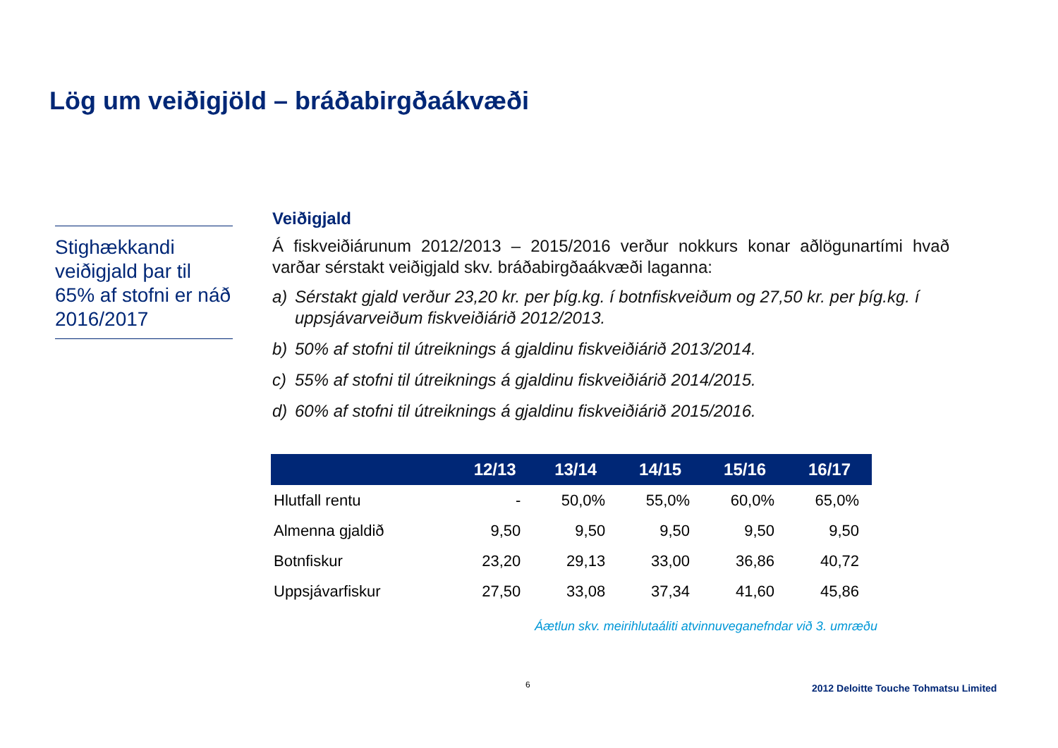Lög um veiðigjöld – bráðabirgðaákvæði
Stighækkandi veiðigjald þar til 65% af stofni er náð 2016/2017
Veiðigjald
Á fiskveiðiárunum 2012/2013 – 2015/2016 verður nokkurs konar aðlögunartími hvað varðar sérstakt veiðigjald skv. bráðabirgðaákvæði laganna:
a) Sérstakt gjald verður 23,20 kr. per þíg.kg. í botnfiskveiðum og 27,50 kr. per þíg.kg. í uppsjávarveiðum fiskveiðiárið 2012/2013.
b) 50% af stofni til útreiknings á gjaldinu fiskveiðiárið 2013/2014.
c) 55% af stofni til útreiknings á gjaldinu fiskveiðiárið 2014/2015.
d) 60% af stofni til útreiknings á gjaldinu fiskveiðiárið 2015/2016.
| | 12/13 | 13/14 | 14/15 | 15/16 | 16/17 |
| --- | --- | --- | --- | --- | --- |
| Hlutfall rentu | - | 50,0% | 55,0% | 60,0% | 65,0% |
| Almenna gjaldið | 9,50 | 9,50 | 9,50 | 9,50 | 9,50 |
| Botnfiskur | 23,20 | 29,13 | 33,00 | 36,86 | 40,72 |
| Uppsjávarfiskur | 27,50 | 33,08 | 37,34 | 41,60 | 45,86 |
Áætlun skv. meirihlutaáliti atvinnuveganefndar við 3. umræðu
6
2012 Deloitte Touche Tohmatsu Limited